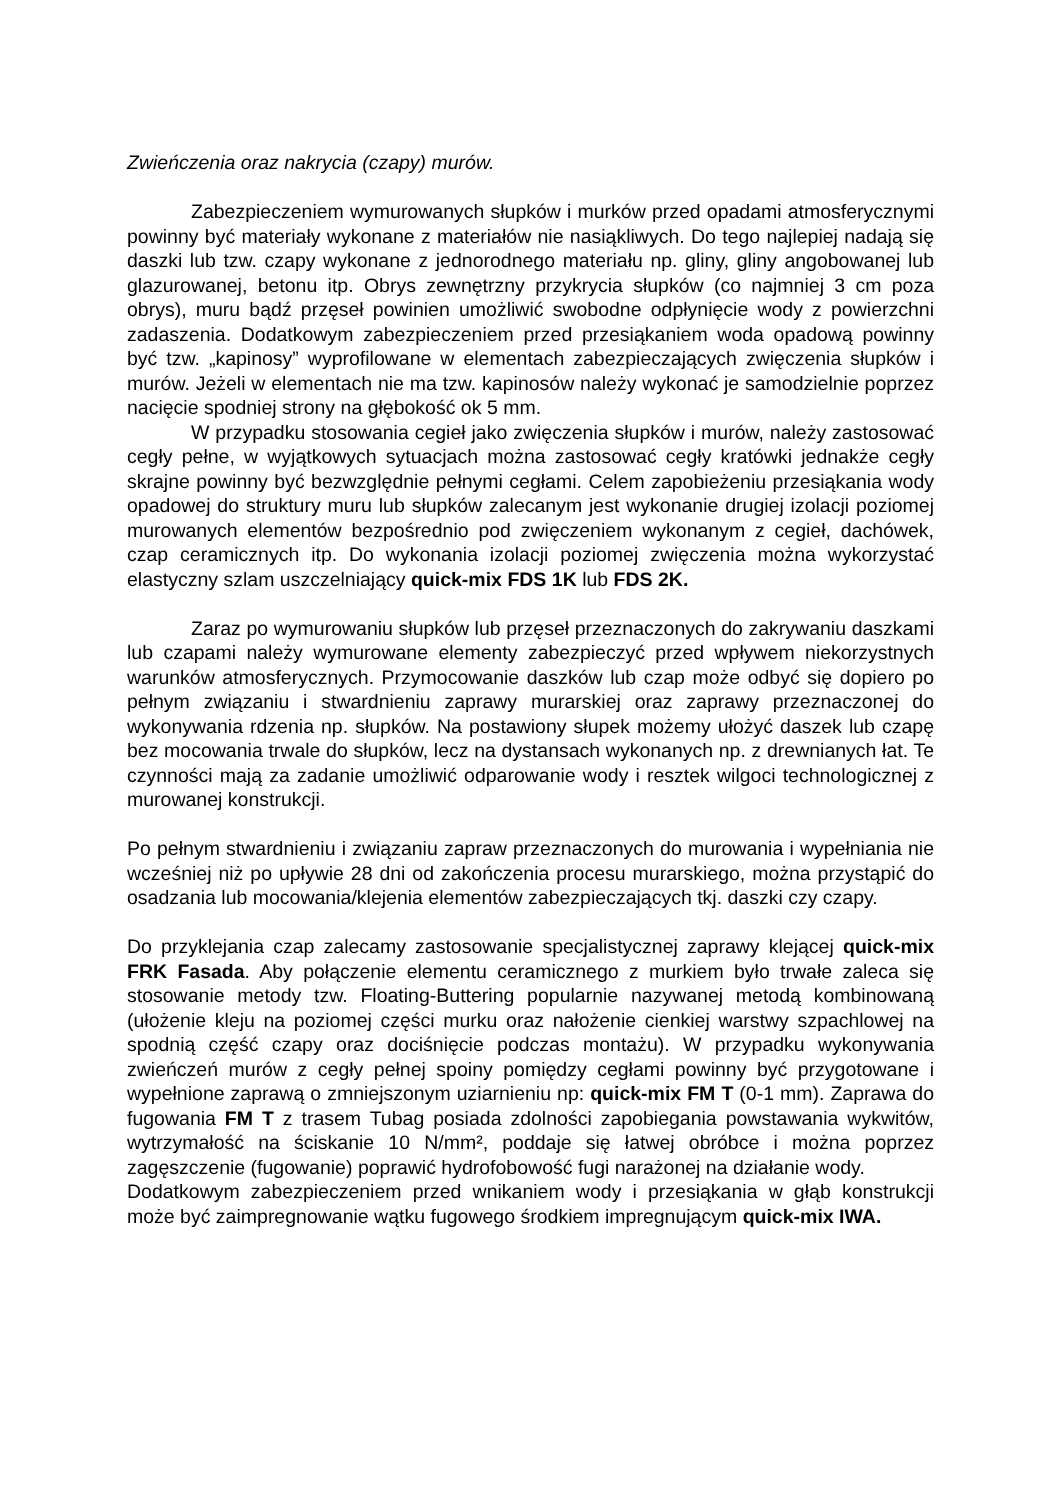Zwieńczenia oraz nakrycia (czapy) murów.
Zabezpieczeniem wymurowanych słupków i murków przed opadami atmosferycznymi powinny być materiały wykonane z materiałów nie nasiąkliwych. Do tego najlepiej nadają się daszki lub tzw. czapy wykonane z jednorodnego materiału np. gliny, gliny angobowanej lub glazurowanej, betonu itp. Obrys zewnętrzny przykrycia słupków (co najmniej 3 cm poza obrys), muru bądź przęseł powinien umożliwić swobodne odpłynięcie wody z powierzchni zadaszenia. Dodatkowym zabezpieczeniem przed przesiąkaniem woda opadową powinny być tzw. „kapinosy” wyprofilowane w elementach zabezpieczających zwięczenia słupków i murów. Jeżeli w elementach nie ma tzw. kapinosów należy wykonać je samodzielnie poprzez nacięcie spodniej strony na głębokość ok 5 mm.
W przypadku stosowania cegieł jako zwięczenia słupków i murów, należy zastosować cegły pełne, w wyjątkowych sytuacjach można zastosować cegły kratówki jednakże cegły skrajne powinny być bezwzględnie pełnymi cegłami. Celem zapobieżeniu przesiąkania wody opadowej do struktury muru lub słupków zalecanym jest wykonanie drugiej izolacji poziomej murowanych elementów bezpośrednio pod zwięczeniem wykonanym z cegieł, dachówek, czap ceramicznych itp. Do wykonania izolacji poziomej zwięczenia można wykorzystać elastyczny szlam uszczelniający quick-mix FDS 1K lub FDS 2K.
Zaraz po wymurowaniu słupków lub przęseł przeznaczonych do zakrywaniu daszkami lub czapami należy wymurowane elementy zabezpieczyć przed wpływem niekorzystnych warunków atmosferycznych. Przymocowanie daszków lub czap może odbyć się dopiero po pełnym związaniu i stwardnieniu zaprawy murarskiej oraz zaprawy przeznaczonej do wykonywania rdzenia np. słupków. Na postawiony słupek możemy ułożyć daszek lub czapę bez mocowania trwale do słupków, lecz na dystansach wykonanych np. z drewnianych łat. Te czynności mają za zadanie umożliwić odparowanie wody i resztek wilgoci technologicznej z murowanej konstrukcji.
Po pełnym stwardnieniu i związaniu zapraw przeznaczonych do murowania i wypełniania nie wcześniej niż po upływie 28 dni od zakończenia procesu murarskiego, można przystąpić do osadzania lub mocowania/klejenia elementów zabezpieczających tkj. daszki czy czapy.
Do przyklejania czap zalecamy zastosowanie specjalistycznej zaprawy klejącej quick-mix FRK Fasada. Aby połączenie elementu ceramicznego z murkiem było trwałe zaleca się stosowanie metody tzw. Floating-Buttering popularnie nazywanej metodą kombinowaną (ułożenie kleju na poziomej części murku oraz nałożenie cienkiej warstwy szpachlowej na spodnią część czapy oraz dociśnięcie podczas montażu). W przypadku wykonywania zwieńczeń murów z cegły pełnej spoiny pomiędzy cegłami powinny być przygotowane i wypełnione zaprawą o zmniejszonym uziarnieniu np: quick-mix FM T (0-1 mm). Zaprawa do fugowania FM T z trasem Tubag posiada zdolności zapobiegania powstawania wykwitów, wytrzymałość na ściskanie 10 N/mm², poddaje się łatwej obróbce i można poprzez zagęszczenie (fugowanie) poprawić hydrofobowość fugi narażonej na działanie wody.
Dodatkowym zabezpieczeniem przed wnikaniem wody i przesiąkania w głąb konstrukcji może być zaimpregnowanie wątku fugowego środkiem impregnującym quick-mix IWA.